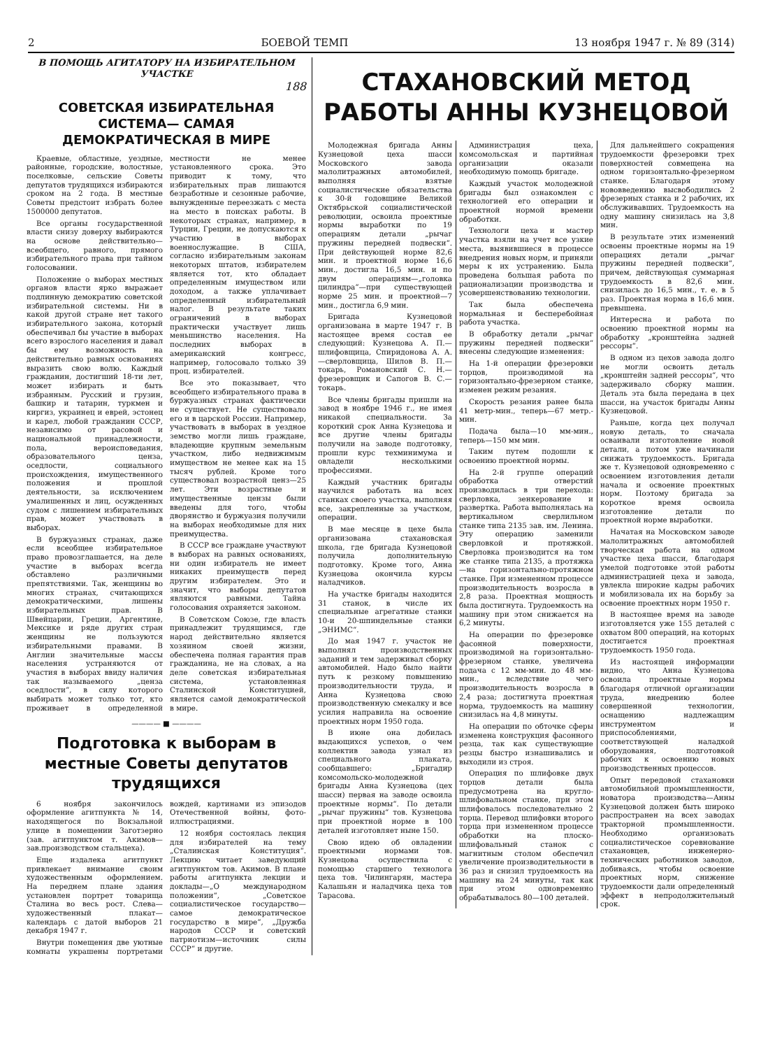2 БОЕВОЙ ТЕМП 13 ноября 1947 г. № 89 (314)
В ПОМОЩЬ АГИТАТОРУ НА ИЗБИРАТЕЛЬНОМ УЧАСТКЕ
188
СОВЕТСКАЯ ИЗБИРАТЕЛЬНАЯ СИСТЕМА— САМАЯ ДЕМОКРАТИЧЕСКАЯ В МИРЕ
Краевые, областные, уездные, районные, городские, волостные, поселковые, сельские Советы депутатов трудящихся избираются сроком на 2 года. В местные Советы предстоит избрать более 1500000 депутатов.
Все органы государственной власти снизу доверху выбираются на основе действительно—всеобщего, равного, прямого избирательного права при тайном голосовании.
Положение о выборах местных органов власти ярко выражает подлинную демократию советской избирательной системы. Ни в какой другой стране нет такого избирательного закона, который обеспечивал бы участие в выборах всего взрослого населения и давал бы ему возможность на действительно равных основаниях выразить свою волю. Каждый гражданин, достигший 18-ти лет, может избирать и быть избранным. Русский и грузин, башкир и татарин, туркмен и киргиз, украинец и еврей, эстонец и карел, любой гражданин СССР, независимо от расовой и национальной принадлежности, пола, вероисповедания, образовательного ценза, оседлости, социального происхождения, имущественного положения и прошлой деятельности, за исключением умалишенных и лиц, осужденных судом с лишением избирательных прав, может участвовать в выборах.
В буржуазных странах, даже если всеобщее избирательное право провозглашается, на деле участие в выборах всегда обставлено различными препятствиями. Так, женщины во многих странах, считающихся демократическими, лишены избирательных прав. В Швейцарии, Греции, Аргентине, Мексике и ряде других стран женщины не пользуются избирательными правами. В Англии значительные массы населения устраняются от участия в выборах ввиду наличия так называемого „ценза оседлости“, в силу которого выбирать может только тот, кто проживает в определенной местности не менее установленного срока. Это приводит к тому, что избирательных прав лишаются безработные и сезонные рабочие, вынужденные переезжать с места на место в поисках работы. В некоторых странах, например, в Турции, Греции, не допускаются к участию в выборах военнослужащие. В США, согласно избирательным законам некоторых штатов, избирателем является тот, кто обладает определенным имуществом или доходом, а также уплачивает определенный избирательный налог. В результате таких ограничений в выборах практически участвует лишь меньшинство населения. На последних выборах в американский конгресс, например, голосовало только 39 проц. избирателей.
Все это показывает, что всеобщего избирательного права в буржуазных странах фактически не существует. Не существовало его и в царской России. Например, участвовать в выборах в уездное земство могли лишь граждане, владеющие крупным земельным участком, либо недвижимым имуществом не менее как на 15 тысяч рублей. Кроме того существовал возрастной ценз—25 лет. Эти возрастные и имущественные цензы были введены для того, чтобы дворянство и буржуазия получили на выборах необходимые для них преимущества.
В СССР все граждане участвуют в выборах на равных основаниях, ни один избиратель не имеет никаких преимуществ перед другим избирателем. Это и значит, что выборы депутатов являются равными. Тайна голосования охраняется законом.
В Советском Союзе, где власть принадлежит трудящимся, где народ действительно является хозяином своей жизни, обеспечена полная гарантия прав гражданина, не на словах, а на деле советская избирательная система, установленная Сталинской Конституцией, является самой демократической в мире.
———— ■ ————
Подготовка к выборам в местные Советы депутатов трудящихся
6 ноября закончилось оформление агитпункта № 14, находящегося по Вокзальной улице в помещении Заготзерно (зав. агитпунктом т. Акимов—зав.производством стальцеха).
Еще издалека агитпункт привлекает внимание своим художественным оформлением. На переднем плане здания установлен портрет товарища Сталина во весь рост. Слева—художественный плакат—календарь с датой выборов 21 декабря 1947 г.
Внутри помещения две уютные комнаты украшены портретами вождей, картинами из эпизодов Отечественной войны, фото-иллюстрациями.
12 ноября состоялась лекция для избирателей на тему „Сталинская Конституция“. Лекцию читает заведующий агитпунктом тов. Акимов. В плане работы агитпункта лекции и доклады—„О международном положении“, „Советское социалистическое государство—самое демократическое государство в мире“, „Дружба народов СССР и советский патриотизм—источник силы СССР“ и другие.
СТАХАНОВСКИЙ МЕТОД РАБОТЫ АННЫ КУЗНЕЦОВОЙ
Молодежная бригада Анны Кузнецовой цеха шасси Московского завода малолитражных автомобилей, выполняя взятые социалистические обязательства к 30-й годовщине Великой Октябрьской социалистической революции, освоила проектные нормы выработки по 19 операциям детали „рычаг пружины передней подвески“. При действующей норме 82,6 мин. и проектной норме 16,6 мин., достигла 16,5 мин. и по двум операциям—„головка цилиндра“—при существующей норме 25 мин. и проектной—7 мин., достигла 6,9 мин.
Бригада Кузнецовой организована в марте 1947 г. В настоящее время состав ее следующий: Кузнецова А. П.—шлифовщица, Спиридонова А. А.—сверловщица, Шилов В. П.—токарь, Романовский С. Н.—фрезеровщик и Сапогов В. С.—токарь.
Все члены бригады пришли на завод в ноябре 1946 г., не имея никакой специальности. За короткий срок Анна Кузнецова и все другие члены бригады получили на заводе подготовку, прошли курс техминимума и овладели несколькими профессиями.
Каждый участник бригады научился работать на всех станках своего участка, выполняя все, закрепленные за участком, операции.
В мае месяце в цехе была организована стахановская школа, где бригада Кузнецовой получила дополнительную подготовку. Кроме того, Анна Кузнецова окончила курсы наладчиков.
На участке бригады находится 31 станок, в числе их специальные агрегатные станки 10-и 20-шпиндельные станки „ЭНИМС“.
До мая 1947 г. участок не выполнял производственных заданий и тем задерживал сборку автомобилей. Надо было найти путь к резкому повышению производительности труда, и Анна Кузнецова свою производственную смекалку и все усилия направила на освоение проектных норм 1950 года.
В июне она добилась выдающихся успехов, о чем коллектив завода узнал из специального плаката, сообщавшего: „Бригадир комсомольско-молодежной бригады Анна Кузнецова (цех шасси) первая на заводе освоила проектные нормы“. По детали „рычаг пружины“ тов. Кузнецова при проектной норме в 100 деталей изготовляет ныне 150.
Свою идею об овладении проектными нормами тов. Кузнецова осуществила с помощью старшего технолога цеха тов. Чилингарян, мастера Калашьян и наладчика цеха тов Тарасова.
Администрация цеха, комсомольская и партийная организации оказали необходимую помощь бригаде.
Каждый участок молодежной бригады был ознакомлен с технологией его операции и проектной нормой времени обработки.
Технологи цеха и мастер участка взяли на учет все узкие места, выявившиеся в процессе внедрения новых норм, и приняли меры к их устранению. Была проведена большая работа по рационализации производства и усовершенствованию технологии.
Так была обеспечена нормальная и бесперебойная работа участка.
В обработку детали „рычаг пружины передней подвески“ внесены следующие изменения:
На 1-й операции фрезеровки торцов, производимой на горизонтально-фрезерном станке, изменен режим резания.
Скорость резания ранее была 41 метр-мин., теперь—67 метр.-мин.
Подача была—10 мм-мин., теперь—150 мм мин.
Таким путем подошли к освоению проектной нормы.
На 2-й группе операций обработка отверстий производилась в три перехода: сверловка, зенкерование и развертка. Работа выполнялась на вертикальном сверлильном станке типа 2135 зав. им. Ленина. Эту операцию заменили сверловкой и протяжкой. Сверловка производится на том же станке типа 2135, а протяжка—на горизонтально-протяжном станке. При измененном процессе производительность возросла в 2,8 раза. Проектная мощность была достигнута. Трудоемкость на машину при этом снижается на 6,2 минуты.
На операции по фрезеровке фасонной поверхности, производимой на горизонтально-фрезерном станке, увеличена подача с 12 мм-мин. до 48 мм-мин., вследствие чего производительность возросла в 2,4 раза; достигнута проектная норма, трудоемкость на машину снизилась на 4,8 минуты.
На операции по обточке сферы изменена конструкция фасонного резца, так как существующие резцы быстро изнашивались и выходили из строя.
Операция по шлифовке двух торцов детали была предусмотрена на кругло-шлифовальном станке, при этом шлифовалось последовательно 2 торца. Перевод шлифовки второго торца при измененном процессе обработки на плоско-шлифовальный станок с магнитным столом обеспечил увеличение производительности в 36 раз и снизил трудоемкость на машину на 24 минуты, так как при этом одновременно обрабатывалось 80—100 деталей.
Для дальнейшего сокращения трудоемкости фрезеровки трех поверхностей совмещена на одном горизонтально-фрезерном станке. Благодаря этому нововведению высвободились 2 фрезерных станка и 2 рабочих, их обслуживавших. Трудоемкость на одну машину снизилась на 3,8 мин.
В результате этих изменений освоены проектные нормы на 19 операциях детали „рычаг пружины передней подвески“, причем, действующая суммарная трудоемкость в 82,6 мин. снизилась до 16,5 мин., т. е. в 5 раз. Проектная норма в 16,6 мин. превышена.
Интересна и работа по освоению проектной нормы на обработку „кронштейна задней рессоры“.
В одном из цехов завода долго не могли освоить деталь „кронштейн задней рессоры“, что задерживало сборку машин. Деталь эта была передана в цех шасси, на участок бригады Анны Кузнецовой.
Раньше, когда цех получал новую деталь, то сначала осваивали изготовление новой детали, а потом уже начинали снижать трудоемкость. Бригада же т. Кузнецовой одновременно с освоением изготовления детали начала и освоение проектных норм. Поэтому бригада за короткое время освоила изготовление детали по проектной норме выработки.
Начатая на Московском заводе малолитражных автомобилей творческая работа на одном участке цеха шасси, благодаря умелой подготовке этой работы администрацией цеха и завода, увлекла широкие кадры рабочих и мобилизовала их на борьбу за освоение проектных норм 1950 г.
В настоящее время на заводе изготовляется уже 155 деталей с охватом 800 операций, на которых достигается проектная трудоемкость 1950 года.
Из настоящей информации видно, что Анна Кузнецова освоила проектные нормы благодаря отличной организации труда, внедрению более совершенной технологии, оснащению надлежащим инструментом и приспособлениями, соответствующей наладкой оборудования, подготовкой рабочих к освоению новых производственных процессов.
Опыт передовой стахановки автомобильной промышленности, новатора производства—Анны Кузнецовой должен быть широко распространен на всех заводах тракторной промышленности. Необходимо организовать социалистическое соревнование стахановцев, инженерно-технических работников заводов, добиваясь, чтобы освоение проектных норм, снижение трудоемкости дали определенный эффект в непродолжительный срок.